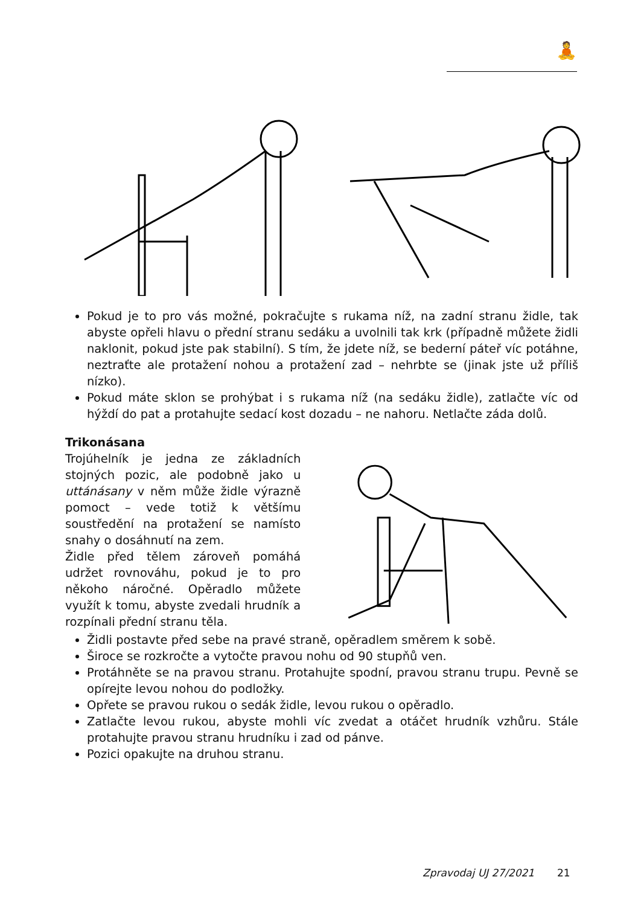🧘
Pokud je to pro vás možné, pokračujte s rukama níž, na zadní stranu židle, tak abyste opřeli hlavu o přední stranu sedáku a uvolnili tak krk (případně můžete židli naklonit, pokud jste pak stabilní). S tím, že jdete níž, se bederní páteř víc potáhne, neztraťte ale protažení nohou a protažení zad – nehrbte se (jinak jste už příliš nízko).
Pokud máte sklon se prohýbat i s rukama níž (na sedáku židle), zatlačte víc od hýždí do pat a protahujte sedací kost dozadu – ne nahoru. Netlačte záda dolů.
Trikonásana
Trojúhelník je jedna ze základních stojných pozic, ale podobně jako u uttánásany v něm může židle výrazně pomoct – vede totiž k většímu soustředění na protažení se namísto snahy o dosáhnutí na zem.
Židle před tělem zároveň pomáhá udržet rovnováhu, pokud je to pro někoho náročné. Opěradlo můžete využít k tomu, abyste zvedali hrudník a rozpínali přední stranu těla.
Židli postavte před sebe na pravé straně, opěradlem směrem k sobě.
Široce se rozkročte a vytočte pravou nohu od 90 stupňů ven.
Protáhněte se na pravou stranu. Protahujte spodní, pravou stranu trupu. Pevně se opírejte levou nohou do podložky.
Opřete se pravou rukou o sedák židle, levou rukou o opěradlo.
Zatlačte levou rukou, abyste mohli víc zvedat a otáčet hrudník vzhůru. Stále protahujte pravou stranu hrudníku i zad od pánve.
Pozici opakujte na druhou stranu.
Zpravodaj UJ 27/2021 21